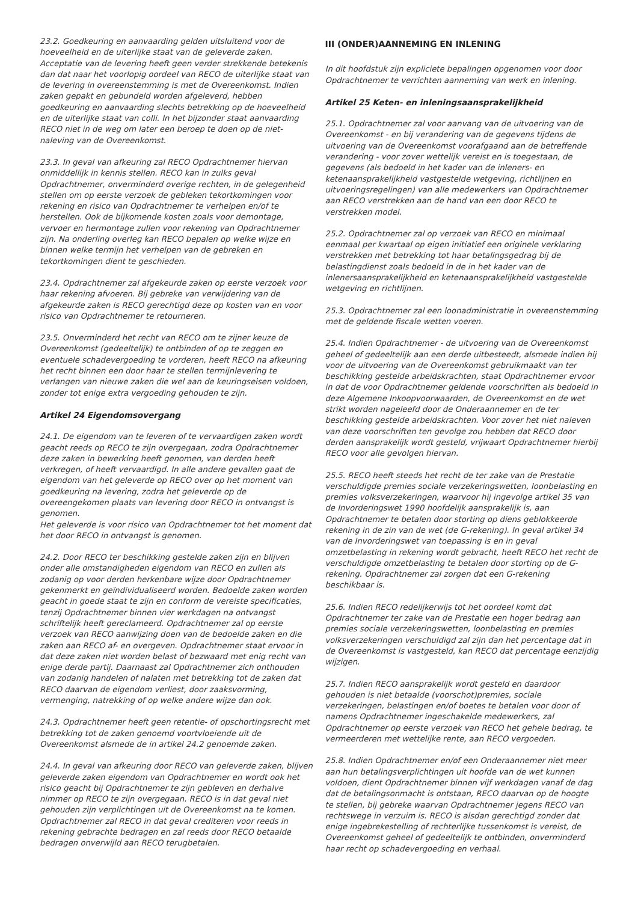23.2. Goedkeuring en aanvaarding gelden uitsluitend voor de hoeveelheid en de uiterlijke staat van de geleverde zaken. Acceptatie van de levering heeft geen verder strekkende betekenis dan dat naar het voorlopig oordeel van RECO de uiterlijke staat van de levering in overeenstemming is met de Overeenkomst. Indien zaken gepakt en gebundeld worden afgeleverd, hebben goedkeuring en aanvaarding slechts betrekking op de hoeveelheid en de uiterlijke staat van colli. In het bijzonder staat aanvaarding RECO niet in de weg om later een beroep te doen op de niet-naleving van de Overeenkomst.
23.3. In geval van afkeuring zal RECO Opdrachtnemer hiervan onmiddellijk in kennis stellen. RECO kan in zulks geval Opdrachtnemer, onverminderd overige rechten, in de gelegenheid stellen om op eerste verzoek de gebleken tekortkomingen voor rekening en risico van Opdrachtnemer te verhelpen en/of te herstellen. Ook de bijkomende kosten zoals voor demontage, vervoer en hermontage zullen voor rekening van Opdrachtnemer zijn. Na onderling overleg kan RECO bepalen op welke wijze en binnen welke termijn het verhelpen van de gebreken en tekortkomingen dient te geschieden.
23.4. Opdrachtnemer zal afgekeurde zaken op eerste verzoek voor haar rekening afvoeren. Bij gebreke van verwijdering van de afgekeurde zaken is RECO gerechtigd deze op kosten van en voor risico van Opdrachtnemer te retourneren.
23.5. Onverminderd het recht van RECO om te zijner keuze de Overeenkomst (gedeeltelijk) te ontbinden of op te zeggen en eventuele schadevergoeding te vorderen, heeft RECO na afkeuring het recht binnen een door haar te stellen termijnlevering te verlangen van nieuwe zaken die wel aan de keuringseisen voldoen, zonder tot enige extra vergoeding gehouden te zijn.
Artikel 24 Eigendomsovergang
24.1. De eigendom van te leveren of te vervaardigen zaken wordt geacht reeds op RECO te zijn overgegaan, zodra Opdrachtnemer deze zaken in bewerking heeft genomen, van derden heeft verkregen, of heeft vervaardigd. In alle andere gevallen gaat de eigendom van het geleverde op RECO over op het moment van goedkeuring na levering, zodra het geleverde op de overeengekomen plaats van levering door RECO in ontvangst is genomen.
Het geleverde is voor risico van Opdrachtnemer tot het moment dat het door RECO in ontvangst is genomen.
24.2. Door RECO ter beschikking gestelde zaken zijn en blijven onder alle omstandigheden eigendom van RECO en zullen als zodanig op voor derden herkenbare wijze door Opdrachtnemer gekenmerkt en geïndividualiseerd worden. Bedoelde zaken worden geacht in goede staat te zijn en conform de vereiste specificaties, tenzij Opdrachtnemer binnen vier werkdagen na ontvangst schriftelijk heeft gereclameerd. Opdrachtnemer zal op eerste verzoek van RECO aanwijzing doen van de bedoelde zaken en die zaken aan RECO af- en overgeven. Opdrachtnemer staat ervoor in dat deze zaken niet worden belast of bezwaard met enig recht van enige derde partij. Daarnaast zal Opdrachtnemer zich onthouden van zodanig handelen of nalaten met betrekking tot de zaken dat RECO daarvan de eigendom verliest, door zaaksvorming, vermenging, natrekking of op welke andere wijze dan ook.
24.3. Opdrachtnemer heeft geen retentie- of opschortingsrecht met betrekking tot de zaken genoemd voortvloeiende uit de Overeenkomst alsmede de in artikel 24.2 genoemde zaken.
24.4. In geval van afkeuring door RECO van geleverde zaken, blijven geleverde zaken eigendom van Opdrachtnemer en wordt ook het risico geacht bij Opdrachtnemer te zijn gebleven en derhalve nimmer op RECO te zijn overgegaan. RECO is in dat geval niet gehouden zijn verplichtingen uit de Overeenkomst na te komen. Opdrachtnemer zal RECO in dat geval crediteren voor reeds in rekening gebrachte bedragen en zal reeds door RECO betaalde bedragen onverwijld aan RECO terugbetalen.
III (ONDER)AANNEMING EN INLENING
In dit hoofdstuk zijn expliciete bepalingen opgenomen voor door Opdrachtnemer te verrichten aanneming van werk en inlening.
Artikel 25 Keten- en inleningsaansprakelijkheid
25.1. Opdrachtnemer zal voor aanvang van de uitvoering van de Overeenkomst - en bij verandering van de gegevens tijdens de uitvoering van de Overeenkomst voorafgaand aan de betreffende verandering - voor zover wettelijk vereist en is toegestaan, de gegevens (als bedoeld in het kader van de inleners- en ketenaansprakelijkheid vastgestelde wetgeving, richtlijnen en uitvoeringsregelingen) van alle medewerkers van Opdrachtnemer aan RECO verstrekken aan de hand van een door RECO te verstrekken model.
25.2. Opdrachtnemer zal op verzoek van RECO en minimaal eenmaal per kwartaal op eigen initiatief een originele verklaring verstrekken met betrekking tot haar betalingsgedrag bij de belastingdienst zoals bedoeld in de in het kader van de inlenersaansprakelijkheid en ketenaansprakelijkheid vastgestelde wetgeving en richtlijnen.
25.3. Opdrachtnemer zal een loonadministratie in overeenstemming met de geldende fiscale wetten voeren.
25.4. Indien Opdrachtnemer - de uitvoering van de Overeenkomst geheel of gedeeltelijk aan een derde uitbesteedt, alsmede indien hij voor de uitvoering van de Overeenkomst gebruikmaakt van ter beschikking gestelde arbeidskrachten, staat Opdrachtnemer ervoor in dat de voor Opdrachtnemer geldende voorschriften als bedoeld in deze Algemene Inkoopvoorwaarden, de Overeenkomst en de wet strikt worden nageleefd door de Onderaannemer en de ter beschikking gestelde arbeidskrachten. Voor zover het niet naleven van deze voorschriften ten gevolge zou hebben dat RECO door derden aansprakelijk wordt gesteld, vrijwaart Opdrachtnemer hierbij RECO voor alle gevolgen hiervan.
25.5. RECO heeft steeds het recht de ter zake van de Prestatie verschuldigde premies sociale verzekeringswetten, loonbelasting en premies volksverzekeringen, waarvoor hij ingevolge artikel 35 van de Invorderingswet 1990 hoofdelijk aansprakelijk is, aan Opdrachtnemer te betalen door storting op diens geblokkeerde rekening in de zin van de wet (de G-rekening). In geval artikel 34 van de Invorderingswet van toepassing is en in geval omzetbelasting in rekening wordt gebracht, heeft RECO het recht de verschuldigde omzetbelasting te betalen door storting op de G-rekening. Opdrachtnemer zal zorgen dat een G-rekening beschikbaar is.
25.6. Indien RECO redelijkerwijs tot het oordeel komt dat Opdrachtnemer ter zake van de Prestatie een hoger bedrag aan premies sociale verzekeringswetten, loonbelasting en premies volksverzekeringen verschuldigd zal zijn dan het percentage dat in de Overeenkomst is vastgesteld, kan RECO dat percentage eenzijdig wijzigen.
25.7. Indien RECO aansprakelijk wordt gesteld en daardoor gehouden is niet betaalde (voorschot)premies, sociale verzekeringen, belastingen en/of boetes te betalen voor door of namens Opdrachtnemer ingeschakelde medewerkers, zal Opdrachtnemer op eerste verzoek van RECO het gehele bedrag, te vermeerderen met wettelijke rente, aan RECO vergoeden.
25.8. Indien Opdrachtnemer en/of een Onderaannemer niet meer aan hun betalingsverplichtingen uit hoofde van de wet kunnen voldoen, dient Opdrachtnemer binnen vijf werkdagen vanaf de dag dat de betalingsonmacht is ontstaan, RECO daarvan op de hoogte te stellen, bij gebreke waarvan Opdrachtnemer jegens RECO van rechtswege in verzuim is. RECO is alsdan gerechtigd zonder dat enige ingebrekestelling of rechterlijke tussenkomst is vereist, de Overeenkomst geheel of gedeeltelijk te ontbinden, onverminderd haar recht op schadevergoeding en verhaal.